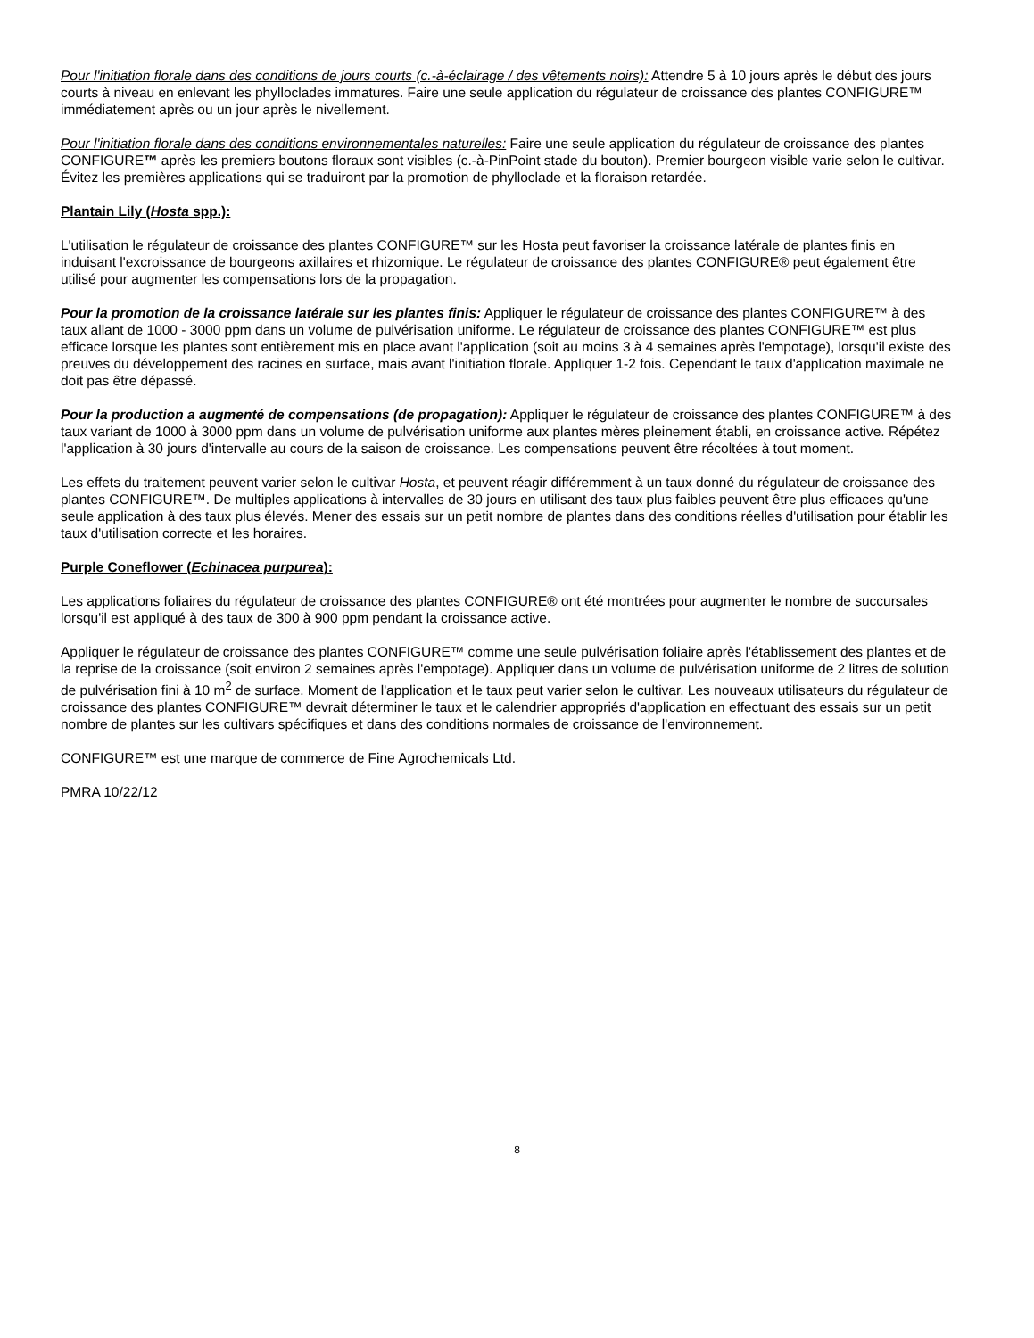Pour l'initiation florale dans des conditions de jours courts (c.-à-éclairage / des vêtements noirs): Attendre 5 à 10 jours après le début des jours courts à niveau en enlevant les phylloclades immatures. Faire une seule application du régulateur de croissance des plantes CONFIGURE™ immédiatement après ou un jour après le nivellement.
Pour l'initiation florale dans des conditions environnementales naturelles: Faire une seule application du régulateur de croissance des plantes CONFIGURE™ après les premiers boutons floraux sont visibles (c.-à-PinPoint stade du bouton). Premier bourgeon visible varie selon le cultivar. Évitez les premières applications qui se traduiront par la promotion de phylloclade et la floraison retardée.
Plantain Lily (Hosta spp.):
L'utilisation le régulateur de croissance des plantes CONFIGURE™ sur les Hosta peut favoriser la croissance latérale de plantes finis en induisant l'excroissance de bourgeons axillaires et rhizomique. Le régulateur de croissance des plantes CONFIGURE® peut également être utilisé pour augmenter les compensations lors de la propagation.
Pour la promotion de la croissance latérale sur les plantes finis: Appliquer le régulateur de croissance des plantes CONFIGURE™ à des taux allant de 1000 - 3000 ppm dans un volume de pulvérisation uniforme. Le régulateur de croissance des plantes CONFIGURE™ est plus efficace lorsque les plantes sont entièrement mis en place avant l'application (soit au moins 3 à 4 semaines après l'empotage), lorsqu'il existe des preuves du développement des racines en surface, mais avant l'initiation florale. Appliquer 1-2 fois. Cependant le taux d'application maximale ne doit pas être dépassé.
Pour la production a augmenté de compensations (de propagation): Appliquer le régulateur de croissance des plantes CONFIGURE™ à des taux variant de 1000 à 3000 ppm dans un volume de pulvérisation uniforme aux plantes mères pleinement établi, en croissance active. Répétez l'application à 30 jours d'intervalle au cours de la saison de croissance. Les compensations peuvent être récoltées à tout moment.
Les effets du traitement peuvent varier selon le cultivar Hosta, et peuvent réagir différemment à un taux donné du régulateur de croissance des plantes CONFIGURE™. De multiples applications à intervalles de 30 jours en utilisant des taux plus faibles peuvent être plus efficaces qu'une seule application à des taux plus élevés. Mener des essais sur un petit nombre de plantes dans des conditions réelles d'utilisation pour établir les taux d'utilisation correcte et les horaires.
Purple Coneflower (Echinacea purpurea):
Les applications foliaires du régulateur de croissance des plantes CONFIGURE® ont été montrées pour augmenter le nombre de succursales lorsqu'il est appliqué à des taux de 300 à 900 ppm pendant la croissance active.
Appliquer le régulateur de croissance des plantes CONFIGURE™ comme une seule pulvérisation foliaire après l'établissement des plantes et de la reprise de la croissance (soit environ 2 semaines après l'empotage). Appliquer dans un volume de pulvérisation uniforme de 2 litres de solution de pulvérisation fini à 10 m<sup>2</sup> de surface. Moment de l'application et le taux peut varier selon le cultivar. Les nouveaux utilisateurs du régulateur de croissance des plantes CONFIGURE™ devrait déterminer le taux et le calendrier appropriés d'application en effectuant des essais sur un petit nombre de plantes sur les cultivars spécifiques et dans des conditions normales de croissance de l'environnement.
CONFIGURE™ est une marque de commerce de Fine Agrochemicals Ltd.
PMRA 10/22/12
8